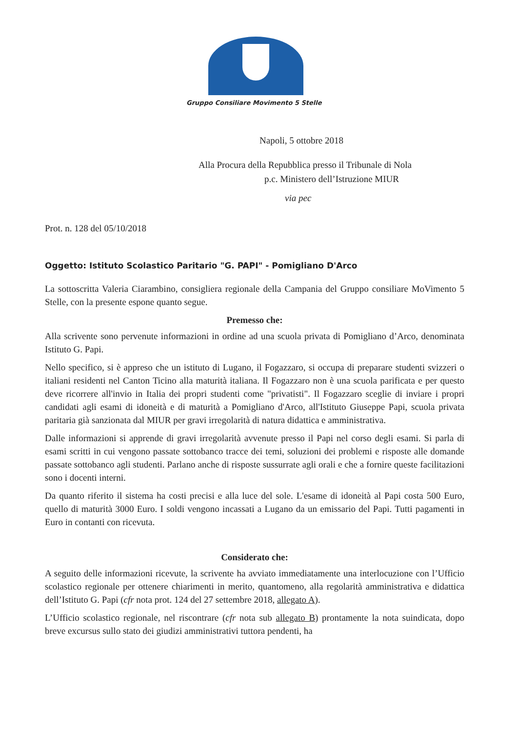Gruppo Consiliare Movimento 5 Stelle
Napoli, 5 ottobre 2018
Alla Procura della Repubblica presso il Tribunale di Nola
p.c. Ministero dell’Istruzione MIUR
via pec
Prot. n. 128 del 05/10/2018
Oggetto: Istituto Scolastico Paritario "G. PAPI" - Pomigliano D'Arco
La sottoscritta Valeria Ciarambino, consigliera regionale della Campania del Gruppo consiliare MoVimento 5 Stelle, con la presente espone quanto segue.
Premesso che:
Alla scrivente sono pervenute informazioni in ordine ad una scuola privata di Pomigliano d’Arco, denominata Istituto G. Papi.
Nello specifico, si è appreso che un istituto di Lugano, il Fogazzaro, si occupa di preparare studenti svizzeri o italiani residenti nel Canton Ticino alla maturità italiana. Il Fogazzaro non è una scuola parificata e per questo deve ricorrere all'invio in Italia dei propri studenti come "privatisti". Il Fogazzaro sceglie di inviare i propri candidati agli esami di idoneità e di maturità a Pomigliano d'Arco, all'Istituto Giuseppe Papi, scuola privata paritaria già sanzionata dal MIUR per gravi irregolarità di natura didattica e amministrativa.
Dalle informazioni si apprende di gravi irregolarità avvenute presso il Papi nel corso degli esami. Si parla di esami scritti in cui vengono passate sottobanco tracce dei temi, soluzioni dei problemi e risposte alle domande passate sottobanco agli studenti. Parlano anche di risposte sussurrate agli orali e che a fornire queste facilitazioni sono i docenti interni.
Da quanto riferito il sistema ha costi precisi e alla luce del sole. L'esame di idoneità al Papi costa 500 Euro, quello di maturità 3000 Euro. I soldi vengono incassati a Lugano da un emissario del Papi. Tutti pagamenti in Euro in contanti con ricevuta.
Considerato che:
A seguito delle informazioni ricevute, la scrivente ha avviato immediatamente una interlocuzione con l’Ufficio scolastico regionale per ottenere chiarimenti in merito, quantomeno, alla regolarità amministrativa e didattica dell’Istituto G. Papi (cfr nota prot. 124 del 27 settembre 2018, allegato A).
L’Ufficio scolastico regionale, nel riscontrare (cfr nota sub allegato B) prontamente la nota suindicata, dopo breve excursus sullo stato dei giudizi amministrativi tuttora pendenti, ha